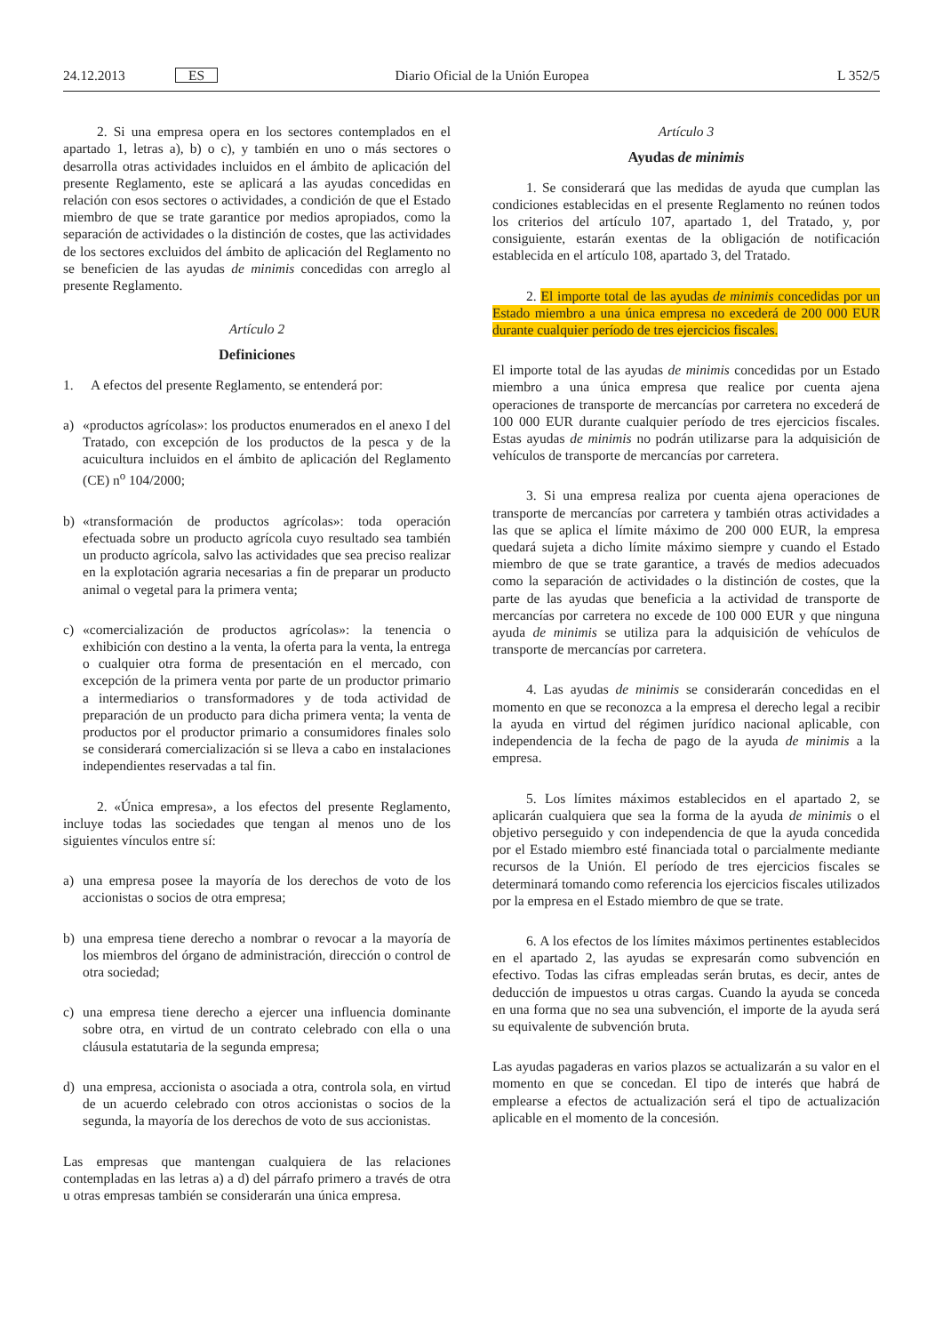24.12.2013 ES Diario Oficial de la Unión Europea L 352/5
2. Si una empresa opera en los sectores contemplados en el apartado 1, letras a), b) o c), y también en uno o más sectores o desarrolla otras actividades incluidos en el ámbito de aplicación del presente Reglamento, este se aplicará a las ayudas concedidas en relación con esos sectores o actividades, a condición de que el Estado miembro de que se trate garantice por medios apropiados, como la separación de actividades o la distinción de costes, que las actividades de los sectores excluidos del ámbito de aplicación del Reglamento no se beneficien de las ayudas de minimis concedidas con arreglo al presente Reglamento.
Artículo 2
Definiciones
1. A efectos del presente Reglamento, se entenderá por:
a) «productos agrícolas»: los productos enumerados en el anexo I del Tratado, con excepción de los productos de la pesca y de la acuicultura incluidos en el ámbito de aplicación del Reglamento (CE) n<sup>o</sup> 104/2000;
b) «transformación de productos agrícolas»: toda operación efectuada sobre un producto agrícola cuyo resultado sea también un producto agrícola, salvo las actividades que sea preciso realizar en la explotación agraria necesarias a fin de preparar un producto animal o vegetal para la primera venta;
c) «comercialización de productos agrícolas»: la tenencia o exhibición con destino a la venta, la oferta para la venta, la entrega o cualquier otra forma de presentación en el mercado, con excepción de la primera venta por parte de un productor primario a intermediarios o transformadores y de toda actividad de preparación de un producto para dicha primera venta; la venta de productos por el productor primario a consumidores finales solo se considerará comercialización si se lleva a cabo en instalaciones independientes reservadas a tal fin.
2. «Única empresa», a los efectos del presente Reglamento, incluye todas las sociedades que tengan al menos uno de los siguientes vínculos entre sí:
a) una empresa posee la mayoría de los derechos de voto de los accionistas o socios de otra empresa;
b) una empresa tiene derecho a nombrar o revocar a la mayoría de los miembros del órgano de administración, dirección o control de otra sociedad;
c) una empresa tiene derecho a ejercer una influencia dominante sobre otra, en virtud de un contrato celebrado con ella o una cláusula estatutaria de la segunda empresa;
d) una empresa, accionista o asociada a otra, controla sola, en virtud de un acuerdo celebrado con otros accionistas o socios de la segunda, la mayoría de los derechos de voto de sus accionistas.
Las empresas que mantengan cualquiera de las relaciones contempladas en las letras a) a d) del párrafo primero a través de otra u otras empresas también se considerarán una única empresa.
Artículo 3
Ayudas de minimis
1. Se considerará que las medidas de ayuda que cumplan las condiciones establecidas en el presente Reglamento no reúnen todos los criterios del artículo 107, apartado 1, del Tratado, y, por consiguiente, estarán exentas de la obligación de notificación establecida en el artículo 108, apartado 3, del Tratado.
2. El importe total de las ayudas de minimis concedidas por un Estado miembro a una única empresa no excederá de 200 000 EUR durante cualquier período de tres ejercicios fiscales.
El importe total de las ayudas de minimis concedidas por un Estado miembro a una única empresa que realice por cuenta ajena operaciones de transporte de mercancías por carretera no excederá de 100 000 EUR durante cualquier período de tres ejercicios fiscales. Estas ayudas de minimis no podrán utilizarse para la adquisición de vehículos de transporte de mercancías por carretera.
3. Si una empresa realiza por cuenta ajena operaciones de transporte de mercancías por carretera y también otras actividades a las que se aplica el límite máximo de 200 000 EUR, la empresa quedará sujeta a dicho límite máximo siempre y cuando el Estado miembro de que se trate garantice, a través de medios adecuados como la separación de actividades o la distinción de costes, que la parte de las ayudas que beneficia a la actividad de transporte de mercancías por carretera no excede de 100 000 EUR y que ninguna ayuda de minimis se utiliza para la adquisición de vehículos de transporte de mercancías por carretera.
4. Las ayudas de minimis se considerarán concedidas en el momento en que se reconozca a la empresa el derecho legal a recibir la ayuda en virtud del régimen jurídico nacional aplicable, con independencia de la fecha de pago de la ayuda de minimis a la empresa.
5. Los límites máximos establecidos en el apartado 2, se aplicarán cualquiera que sea la forma de la ayuda de minimis o el objetivo perseguido y con independencia de que la ayuda concedida por el Estado miembro esté financiada total o parcialmente mediante recursos de la Unión. El período de tres ejercicios fiscales se determinará tomando como referencia los ejercicios fiscales utilizados por la empresa en el Estado miembro de que se trate.
6. A los efectos de los límites máximos pertinentes establecidos en el apartado 2, las ayudas se expresarán como subvención en efectivo. Todas las cifras empleadas serán brutas, es decir, antes de deducción de impuestos u otras cargas. Cuando la ayuda se conceda en una forma que no sea una subvención, el importe de la ayuda será su equivalente de subvención bruta.
Las ayudas pagaderas en varios plazos se actualizarán a su valor en el momento en que se concedan. El tipo de interés que habrá de emplearse a efectos de actualización será el tipo de actualización aplicable en el momento de la concesión.